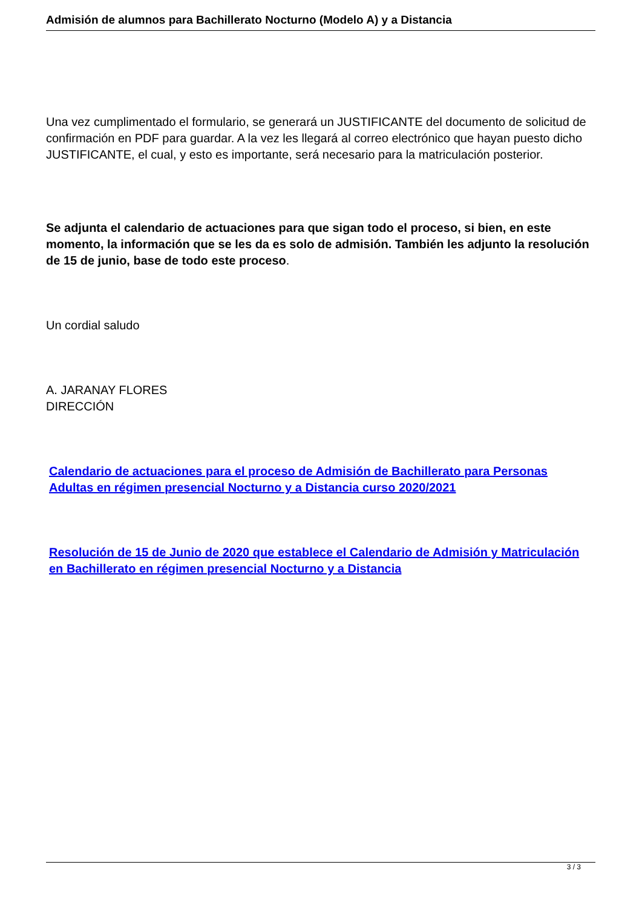Admisión de alumnos para Bachillerato Nocturno (Modelo A) y a Distancia
Una vez cumplimentado el formulario, se generará un JUSTIFICANTE del documento de solicitud de confirmación en PDF para guardar. A la vez les llegará al correo electrónico que hayan puesto dicho JUSTIFICANTE, el cual, y esto es importante, será necesario para la matriculación posterior.
Se adjunta el calendario de actuaciones para que sigan todo el proceso, si bien, en este momento, la información que se les da es solo de admisión. También les adjunto la resolución de 15 de junio, base de todo este proceso.
Un cordial saludo
A. JARANAY FLORES
DIRECCIÓN
Calendario de actuaciones para el proceso de Admisión de Bachillerato para Personas Adultas en régimen presencial Nocturno y a Distancia curso 2020/2021
Resolución de 15 de Junio de 2020 que establece el Calendario de Admisión y Matriculación en Bachillerato en régimen presencial Nocturno y a Distancia
3 / 3